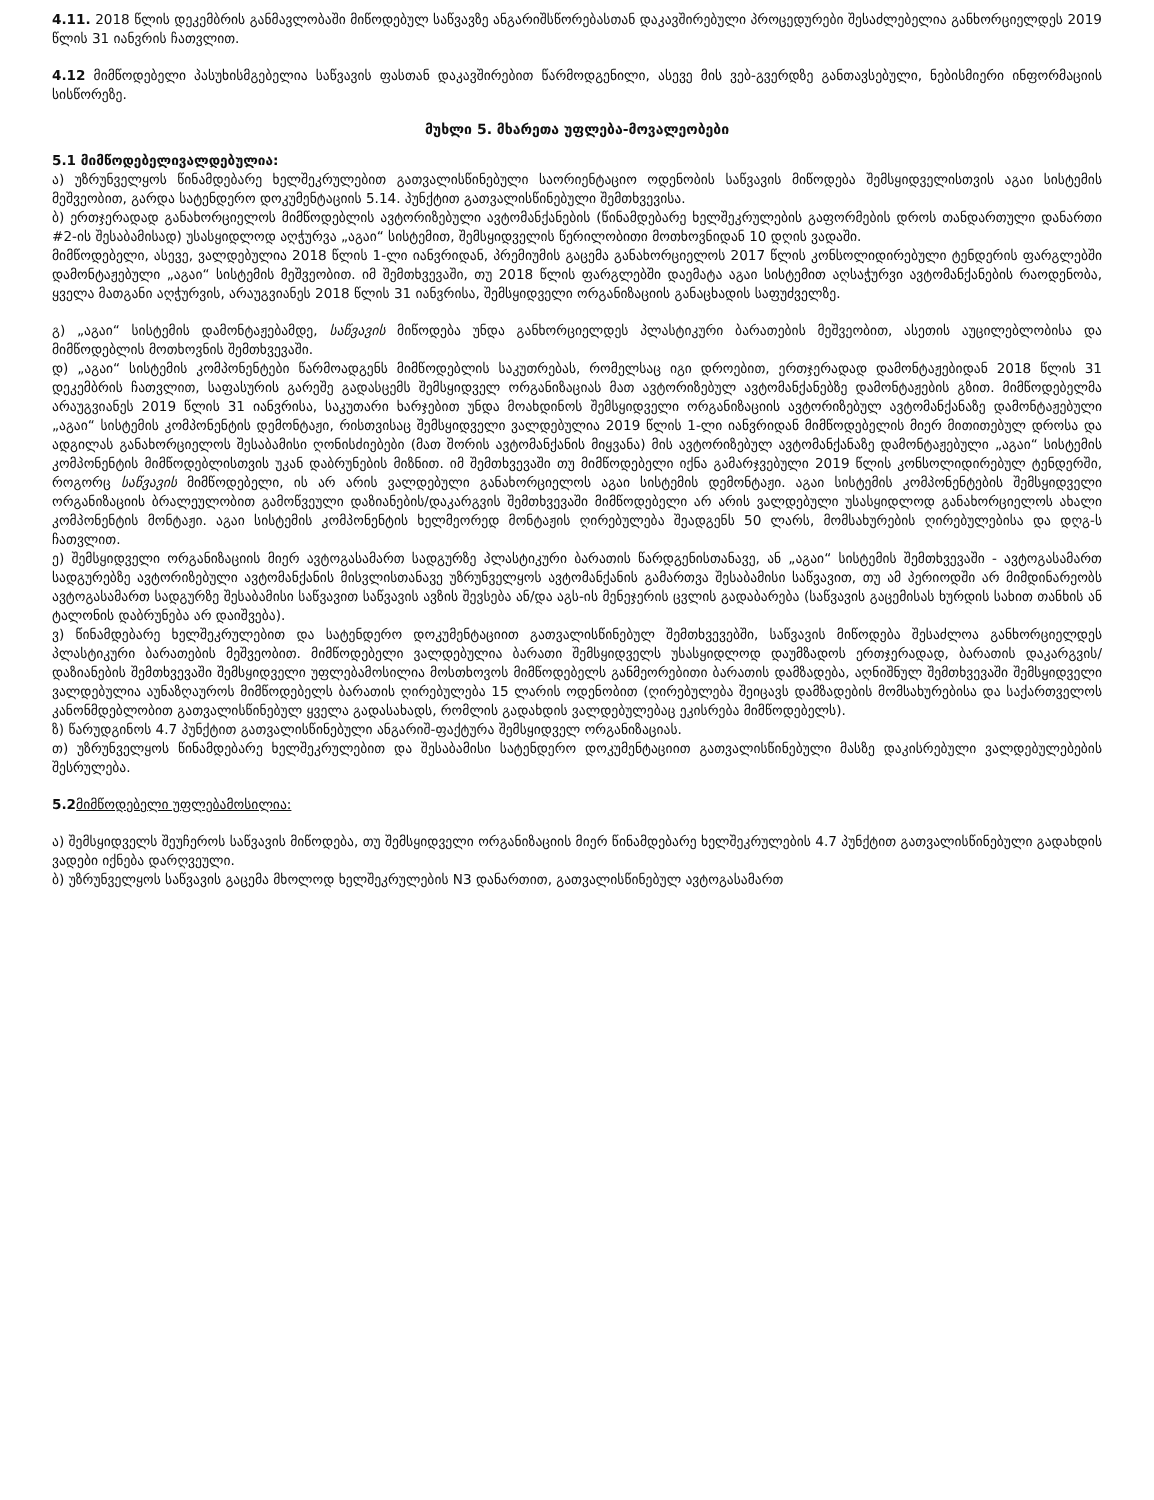4.11. 2018 წლის დეკემბრის განმავლობაში მიწოდებულ საწვავზე ანგარიშსწორებასთან დაკავშირებული პროცედურები შესაძლებელია განხორციელდეს 2019 წლის 31 იანვრის ჩათვლით.
4.12 მიმწოდებელი პასუხისმგებელია საწვავის ფასთან დაკავშირებით წარმოდგენილი, ასევე მის ვებ-გვერდზე განთავსებული, ნებისმიერი ინფორმაციის სისწორეზე.
მუხლი 5. მხარეთა უფლება-მოვალეობები
5.1 მიმწოდებელივალდებულია:
ა) უზრუნველყოს წინამდებარე ხელშეკრულებით გათვალისწინებული საორიენტაციო ოდენობის საწვავის მიწოდება შემსყიდველისთვის აგაი სისტემის მეშვეობით, გარდა სატენდერო დოკუმენტაციის 5.14. პუნქტით გათვალისწინებული შემთხვევისა.
ბ) ერთჯერადად განახორციელოს მიმწოდებლის ავტორიზებული ავტომანქანების (წინამდებარე ხელშეკრულების გაფორმების დროს თანდართული დანართი #2-ის შესაბამისად) უსასყიდლოდ აღჭურვა „აგაი“ სისტემით, შემსყიდველის წერილობითი მოთხოვნიდან 10 დღის ვადაში.
მიმწოდებელი, ასევე, ვალდებულია 2018 წლის 1-ლი იანვრიდან, პრემიუმის გაცემა განახორციელოს 2017 წლის კონსოლიდირებული ტენდერის ფარგლებში დამონტაჟებული „აგაი“ სისტემის მეშვეობით. იმ შემთხვევაში, თუ 2018 წლის ფარგლებში დაემატა აგაი სისტემით აღსაჭურვი ავტომანქანების რაოდენობა, ყველა მათგანი აღჭურვის, არაუგვიანეს 2018 წლის 31 იანვრისა, შემსყიდველი ორგანიზაციის განაცხადის საფუძველზე.
გ) „აგაი“ სისტემის დამონტაჟებამდე, საწვავის მიწოდება უნდა განხორციელდეს პლასტიკური ბარათების მეშვეობით, ასეთის აუცილებლობისა და მიმწოდებლის მოთხოვნის შემთხვევაში.
დ) „აგაი“ სისტემის კომპონენტები წარმოადგენს მიმწოდებლის საკუთრებას, რომელსაც იგი დროებით, ერთჯერადად დამონტაჟებიდან 2018 წლის 31 დეკემბრის ჩათვლით, საფასურის გარეშე გადასცემს შემსყიდველ ორგანიზაციას მათ ავტორიზებულ ავტომანქანებზე დამონტაჟების გზით. მიმწოდებელმა არაუგვიანეს 2019 წლის 31 იანვრისა, საკუთარი ხარჯებით უნდა მოახდინოს შემსყიდველი ორგანიზაციის ავტორიზებულ ავტომანქანაზე დამონტაჟებული „აგაი“ სისტემის კომპონენტის დემონტაჟი, რისთვისაც შემსყიდველი ვალდებულია 2019 წლის 1-ლი იანვრიდან მიმწოდებელის მიერ მითითებულ დროსა და ადგილას განახორციელოს შესაბამისი ღონისძიებები (მათ შორის ავტომანქანის მიყვანა) მის ავტორიზებულ ავტომანქანაზე დამონტაჟებული „აგაი“ სისტემის კომპონენტის მიმწოდებლისთვის უკან დაბრუნების მიზნით. იმ შემთხვევაში თუ მიმწოდებელი იქნა გამარჯვებული 2019 წლის კონსოლიდირებულ ტენდერში, როგორც საწვავის მიმწოდებელი, ის არ არის ვალდებული განახორციელოს აგაი სისტემის დემონტაჟი. აგაი სისტემის კომპონენტების შემსყიდველი ორგანიზაციის ბრალეულობით გამოწვეული დაზიანების/დაკარგვის შემთხვევაში მიმწოდებელი არ არის ვალდებული უსასყიდლოდ განახორციელოს ახალი კომპონენტის მონტაჟი. აგაი სისტემის კომპონენტის ხელმეორედ მონტაჟის ღირებულება შეადგენს 50 ლარს, მომსახურების ღირებულებისა და დღგ-ს ჩათვლით.
ე) შემსყიდველი ორგანიზაციის მიერ ავტოგასამართ სადგურზე პლასტიკური ბარათის წარდგენისთანავე, ან „აგაი“ სისტემის შემთხვევაში - ავტოგასამართ სადგურებზე ავტორიზებული ავტომანქანის მისვლისთანავე უზრუნველყოს ავტომანქანის გამართვა შესაბამისი საწვავით, თუ ამ პერიოდში არ მიმდინარეობს ავტოგასამართ სადგურზე შესაბამისი საწვავით საწვავის ავზის შევსება ან/და აგს-ის მენეჯერის ცვლის გადაბარება (საწვავის გაცემისას ხურდის სახით თანხის ან ტალონის დაბრუნება არ დაიშვება).
ვ) წინამდებარე ხელშეკრულებით და სატენდერო დოკუმენტაციით გათვალისწინებულ შემთხვევებში, საწვავის მიწოდება შესაძლოა განხორციელდეს პლასტიკური ბარათების მეშვეობით. მიმწოდებელი ვალდებულია ბარათი შემსყიდველს უსასყიდლოდ დაუმზადოს ერთჯერადად, ბარათის დაკარგვის/დაზიანების შემთხვევაში შემსყიდველი უფლებამოსილია მოსთხოვოს მიმწოდებელს განმეორებითი ბარათის დამზადება, აღნიშნულ შემთხვევაში შემსყიდველი ვალდებულია აუნაზღაუროს მიმწოდებელს ბარათის ღირებულება 15 ლარის ოდენობით (ღირებულება შეიცავს დამზადების მომსახურებისა და საქართველოს კანონმდებლობით გათვალისწინებულ ყველა გადასახადს, რომლის გადახდის ვალდებულებაც ეკისრება მიმწოდებელს).
ზ) წარუდგინოს 4.7 პუნქტით გათვალისწინებული ანგარიშ-ფაქტურა შემსყიდველ ორგანიზაციას.
თ) უზრუნველყოს წინამდებარე ხელშეკრულებით და შესაბამისი სატენდერო დოკუმენტაციით გათვალისწინებული მასზე დაკისრებული ვალდებულებების შესრულება.
5.2 მიმწოდებელი უფლებამოსილია:
ა) შემსყიდველს შეუჩეროს საწვავის მიწოდება, თუ შემსყიდველი ორგანიზაციის მიერ წინამდებარე ხელშეკრულების 4.7 პუნქტით გათვალისწინებული გადახდის ვადები იქნება დარღვეული.
ბ) უზრუნველყოს საწვავის გაცემა მხოლოდ ხელშეკრულების N3 დანართით, გათვალისწინებულ ავტოგასამართ